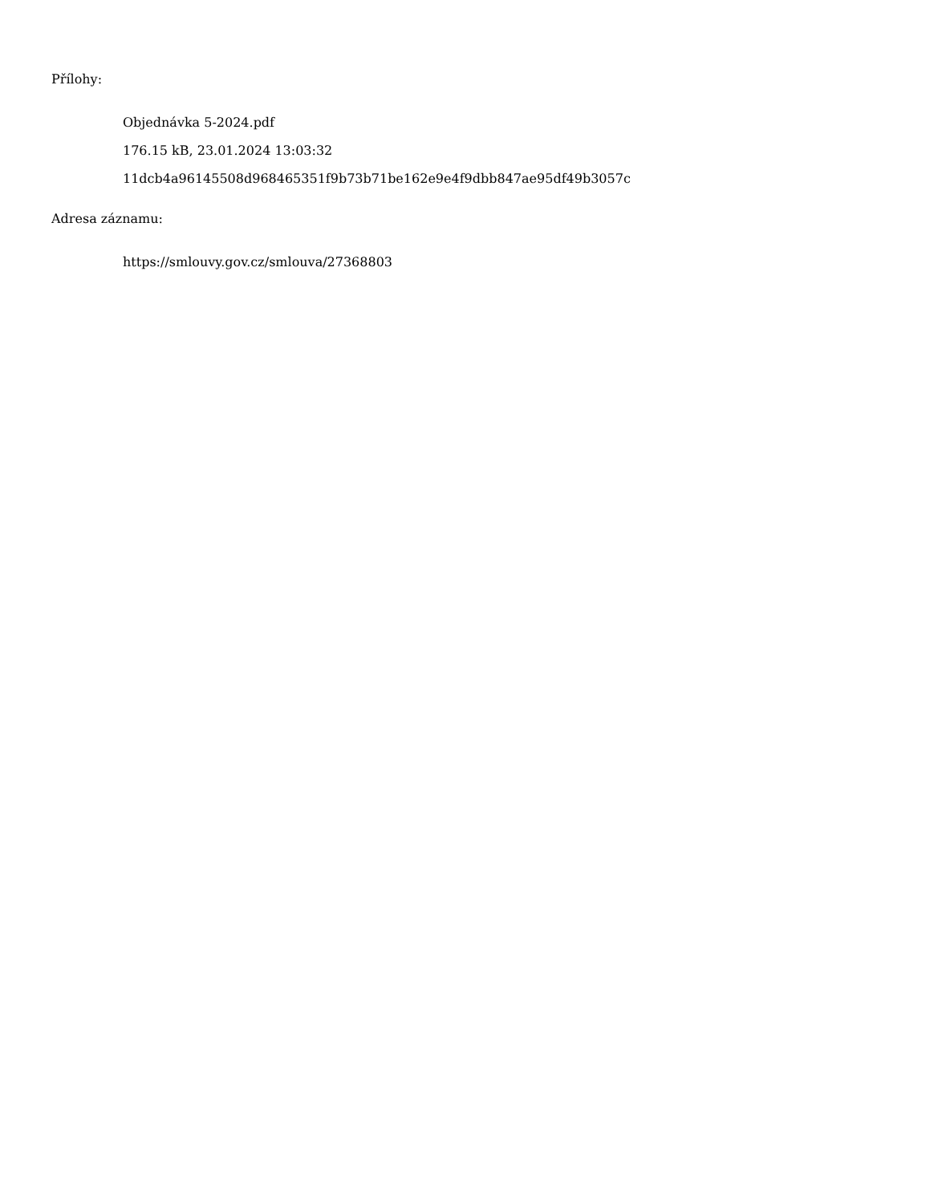Přílohy:
Objednávka 5-2024.pdf
176.15 kB, 23.01.2024 13:03:32
11dcb4a96145508d968465351f9b73b71be162e9e4f9dbb847ae95df49b3057c
Adresa záznamu:
https://smlouvy.gov.cz/smlouva/27368803